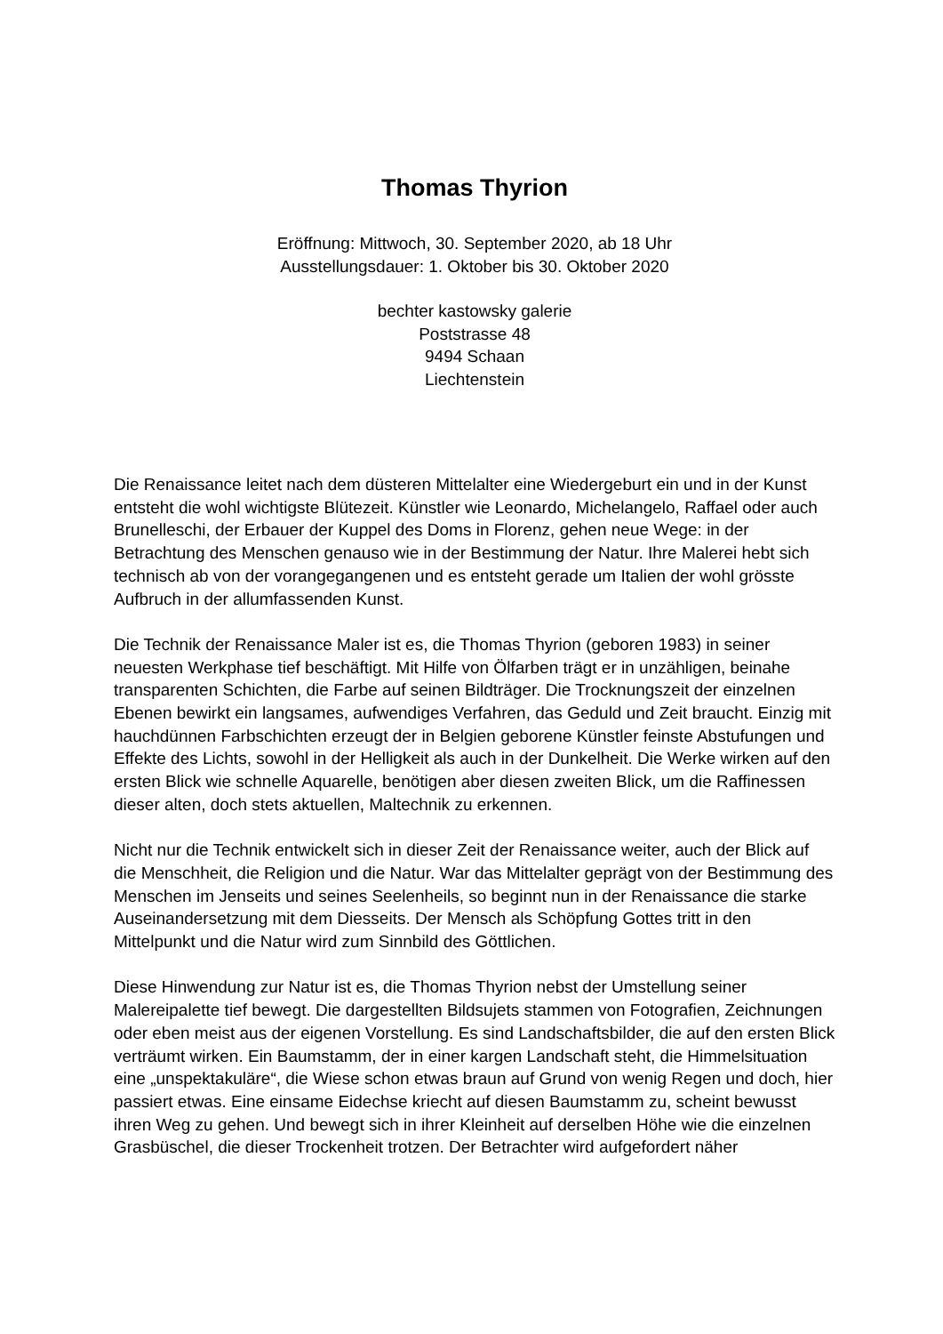Thomas Thyrion
Eröffnung: Mittwoch, 30. September 2020, ab 18 Uhr
Ausstellungsdauer: 1. Oktober bis 30. Oktober 2020
bechter kastowsky galerie
Poststrasse 48
9494 Schaan
Liechtenstein
Die Renaissance leitet nach dem düsteren Mittelalter eine Wiedergeburt ein und in der Kunst entsteht die wohl wichtigste Blütezeit. Künstler wie Leonardo, Michelangelo, Raffael oder auch Brunelleschi, der Erbauer der Kuppel des Doms in Florenz, gehen neue Wege: in der Betrachtung des Menschen genauso wie in der Bestimmung der Natur. Ihre Malerei hebt sich technisch ab von der vorangegangenen und es entsteht gerade um Italien der wohl grösste Aufbruch in der allumfassenden Kunst.
Die Technik der Renaissance Maler ist es, die Thomas Thyrion (geboren 1983) in seiner neuesten Werkphase tief beschäftigt. Mit Hilfe von Ölfarben trägt er in unzähligen, beinahe transparenten Schichten, die Farbe auf seinen Bildträger. Die Trocknungszeit der einzelnen Ebenen bewirkt ein langsames, aufwendiges Verfahren, das Geduld und Zeit braucht. Einzig mit hauchdünnen Farbschichten erzeugt der in Belgien geborene Künstler feinste Abstufungen und Effekte des Lichts, sowohl in der Helligkeit als auch in der Dunkelheit. Die Werke wirken auf den ersten Blick wie schnelle Aquarelle, benötigen aber diesen zweiten Blick, um die Raffinessen dieser alten, doch stets aktuellen, Maltechnik zu erkennen.
Nicht nur die Technik entwickelt sich in dieser Zeit der Renaissance weiter, auch der Blick auf die Menschheit, die Religion und die Natur. War das Mittelalter geprägt von der Bestimmung des Menschen im Jenseits und seines Seelenheils, so beginnt nun in der Renaissance die starke Auseinandersetzung mit dem Diesseits. Der Mensch als Schöpfung Gottes tritt in den Mittelpunkt und die Natur wird zum Sinnbild des Göttlichen.
Diese Hinwendung zur Natur ist es, die Thomas Thyrion nebst der Umstellung seiner Malereipalette tief bewegt. Die dargestellten Bildsujets stammen von Fotografien, Zeichnungen oder eben meist aus der eigenen Vorstellung. Es sind Landschaftsbilder, die auf den ersten Blick verträumt wirken. Ein Baumstamm, der in einer kargen Landschaft steht, die Himmelsituation eine „unspektakuläre“, die Wiese schon etwas braun auf Grund von wenig Regen und doch, hier passiert etwas. Eine einsame Eidechse kriecht auf diesen Baumstamm zu, scheint bewusst ihren Weg zu gehen. Und bewegt sich in ihrer Kleinheit auf derselben Höhe wie die einzelnen Grasbüschel, die dieser Trockenheit trotzen. Der Betrachter wird aufgefordert näher